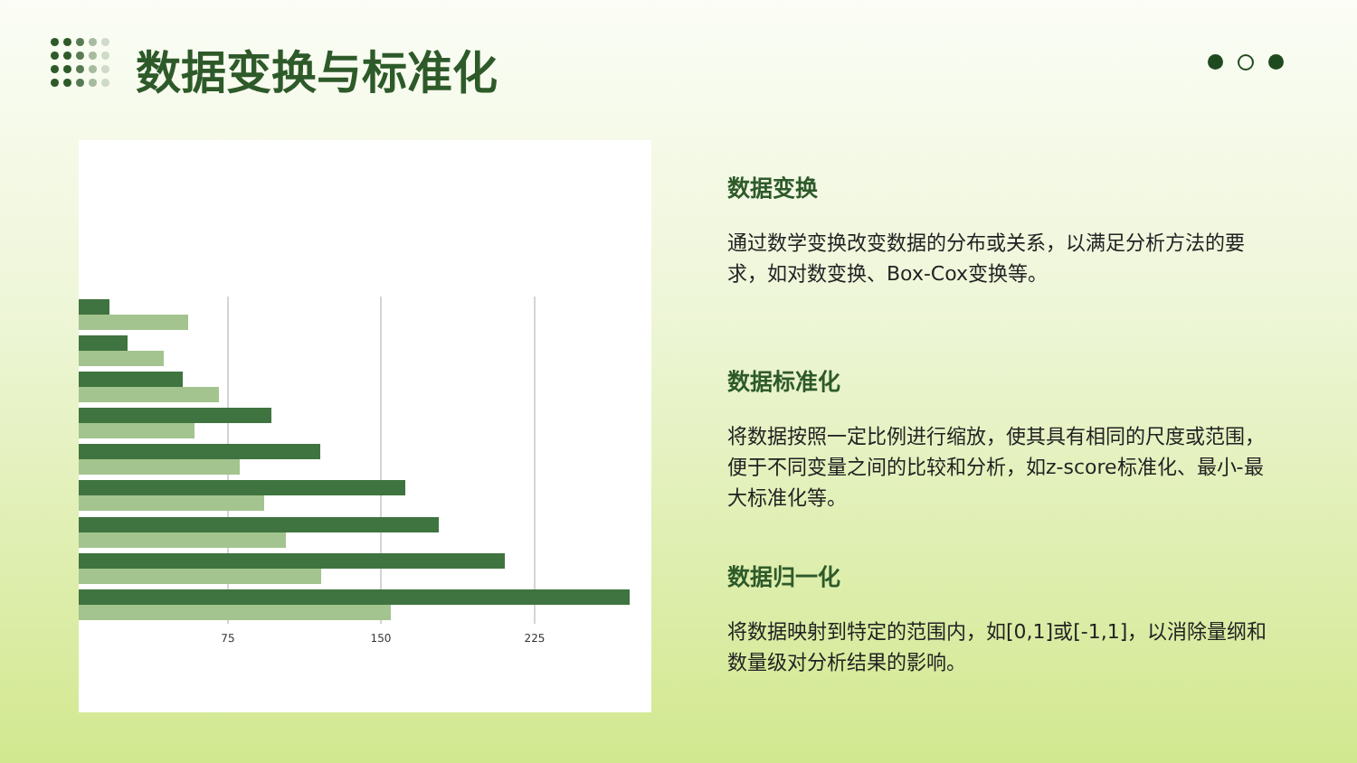数据变换与标准化
75
150
225
数据变换
通过数学变换改变数据的分布或关系，以满足分析方法的要求，如对数变换、Box-Cox变换等。
数据标准化
将数据按照一定比例进行缩放，使其具有相同的尺度或范围，便于不同变量之间的比较和分析，如z-score标准化、最小-最大标准化等。
数据归一化
将数据映射到特定的范围内，如[0,1]或[-1,1]，以消除量纲和数量级对分析结果的影响。